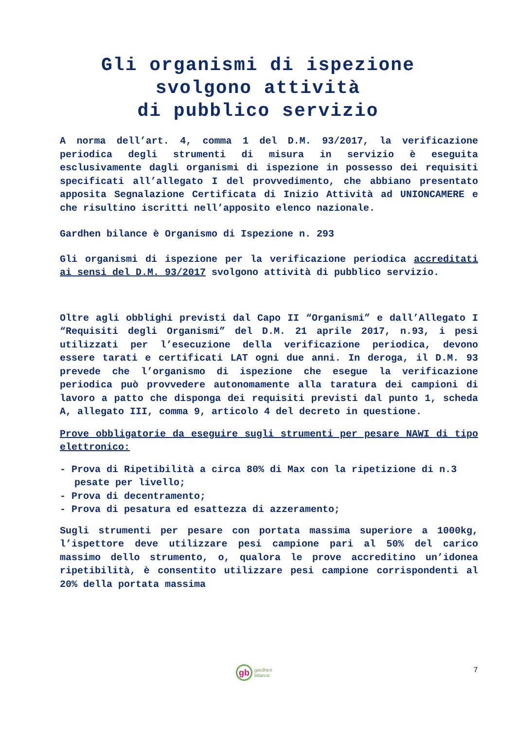Gli organismi di ispezione
svolgono attività
di pubblico servizio
A norma dell’art. 4, comma 1 del D.M. 93/2017, la verificazione periodica degli strumenti di misura in servizio è eseguita esclusivamente dagli organismi di ispezione in possesso dei requisiti specificati all’allegato I del provvedimento, che abbiano presentato apposita Segnalazione Certificata di Inizio Attività ad UNIONCAMERE e che risultino iscritti nell’apposito elenco nazionale.
Gardhen bilance è Organismo di Ispezione n. 293
Gli organismi di ispezione per la verificazione periodica accreditati ai sensi del D.M. 93/2017 svolgono attività di pubblico servizio.
Oltre agli obblighi previsti dal Capo II “Organismi” e dall’Allegato I “Requisiti degli Organismi” del D.M. 21 aprile 2017, n.93, i pesi utilizzati per l’esecuzione della verificazione periodica, devono essere tarati e certificati LAT ogni due anni. In deroga, il D.M. 93 prevede che l’organismo di ispezione che esegue la verificazione periodica può provvedere autonomamente alla taratura dei campioni di lavoro a patto che disponga dei requisiti previsti dal punto 1, scheda A, allegato III, comma 9, articolo 4 del decreto in questione.
Prove obbligatorie da eseguire sugli strumenti per pesare NAWI di tipo elettronico:
- Prova di Ripetibilità a circa 80% di Max con la ripetizione di n.3 pesate per livello;
- Prova di decentramento;
- Prova di pesatura ed esattezza di azzeramento;
Sugli strumenti per pesare con portata massima superiore a 1000kg, l’ispettore deve utilizzare pesi campione pari al 50% del carico massimo dello strumento, o, qualora le prove accreditino un’idonea ripetibilità, è consentito utilizzare pesi campione corrispondenti al 20% della portata massima
gb
gardhen
bilance
7